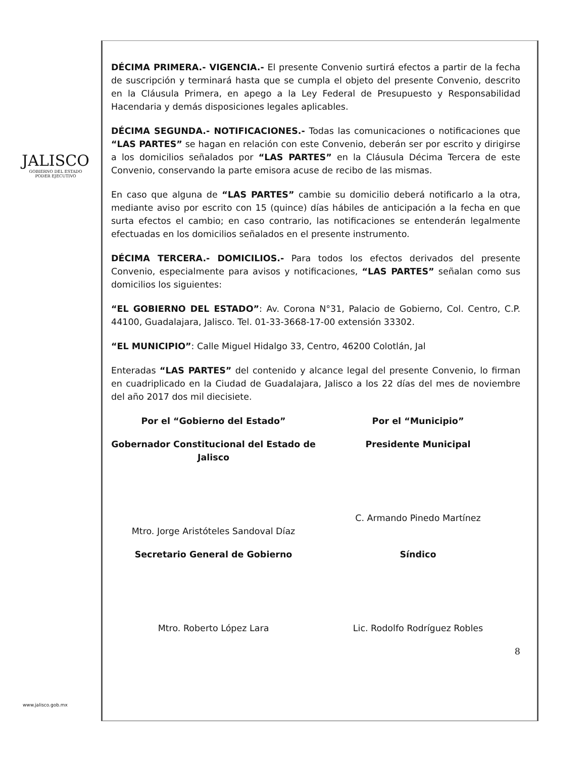JALISCO
GOBIERNO DEL ESTADO
PODER EJECUTIVO
DÉCIMA PRIMERA.- VIGENCIA.- El presente Convenio surtirá efectos a partir de la fecha de suscripción y terminará hasta que se cumpla el objeto del presente Convenio, descrito en la Cláusula Primera, en apego a la Ley Federal de Presupuesto y Responsabilidad Hacendaria y demás disposiciones legales aplicables.
DÉCIMA SEGUNDA.- NOTIFICACIONES.- Todas las comunicaciones o notificaciones que “LAS PARTES” se hagan en relación con este Convenio, deberán ser por escrito y dirigirse a los domicilios señalados por “LAS PARTES” en la Cláusula Décima Tercera de este Convenio, conservando la parte emisora acuse de recibo de las mismas.
En caso que alguna de “LAS PARTES” cambie su domicilio deberá notificarlo a la otra, mediante aviso por escrito con 15 (quince) días hábiles de anticipación a la fecha en que surta efectos el cambio; en caso contrario, las notificaciones se entenderán legalmente efectuadas en los domicilios señalados en el presente instrumento.
DÉCIMA TERCERA.- DOMICILIOS.- Para todos los efectos derivados del presente Convenio, especialmente para avisos y notificaciones, “LAS PARTES” señalan como sus domicilios los siguientes:
“EL GOBIERNO DEL ESTADO”: Av. Corona N°31, Palacio de Gobierno, Col. Centro, C.P. 44100, Guadalajara, Jalisco. Tel. 01-33-3668-17-00 extensión 33302.
“EL MUNICIPIO”: Calle Miguel Hidalgo 33, Centro, 46200 Colotlán, Jal
Enteradas “LAS PARTES” del contenido y alcance legal del presente Convenio, lo firman en cuadriplicado en la Ciudad de Guadalajara, Jalisco a los 22 días del mes de noviembre del año 2017 dos mil diecisiete.
Por el “Gobierno del Estado”
Por el “Municipio”
Gobernador Constitucional del Estado de Jalisco
Mtro. Jorge Aristóteles Sandoval Díaz
Presidente Municipal
C. Armando Pinedo Martínez
Secretario General de Gobierno
Mtro. Roberto López Lara
Síndico
Lic. Rodolfo Rodríguez Robles
8
www.jalisco.gob.mx